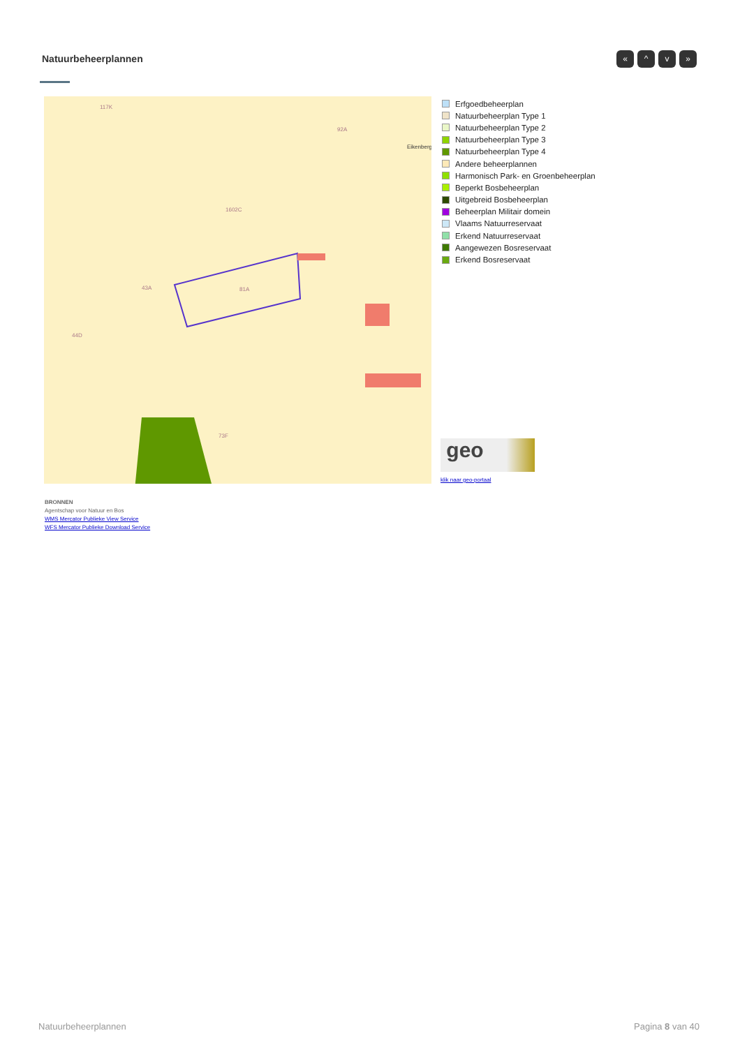Natuurbeheerplannen « ^ v »
117K
92A
1602C
43A
81A
44D
73F
Eikenberg
Erfgoedbeheerplan
Natuurbeheerplan Type 1
Natuurbeheerplan Type 2
Natuurbeheerplan Type 3
Natuurbeheerplan Type 4
Andere beheerplannen
Harmonisch Park- en Groenbeheerplan
Beperkt Bosbeheerplan
Uitgebreid Bosbeheerplan
Beheerplan Militair domein
Vlaams Natuurreservaat
Erkend Natuurreservaat
Aangewezen Bosreservaat
Erkend Bosreservaat
geo
klik naar geo-portaal
BRONNEN
Agentschap voor Natuur en Bos
WMS Mercator Publieke View Service
WFS Mercator Publieke Download Service
Natuurbeheerplannen Pagina 8 van 40